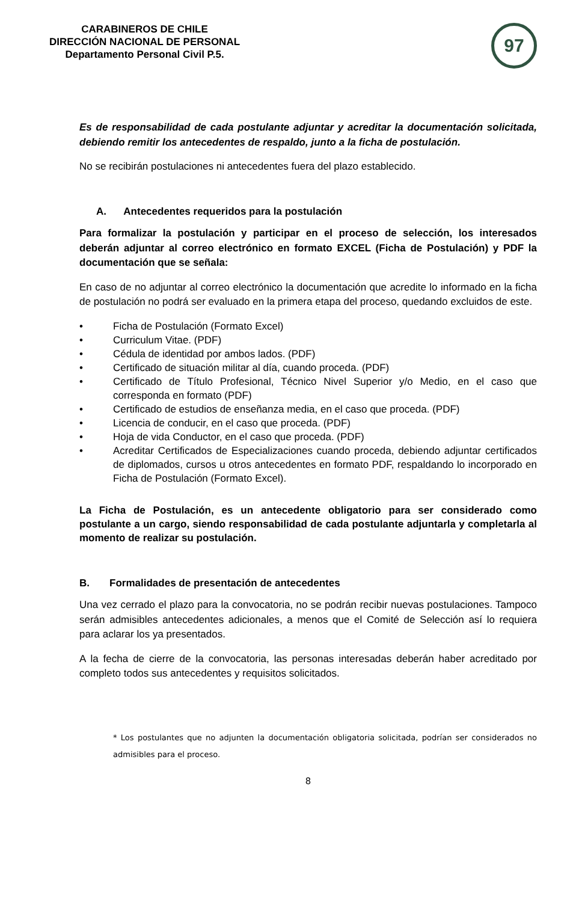CARABINEROS DE CHILE
DIRECCIÓN NACIONAL DE PERSONAL
Departamento Personal Civil P.5.
97
Es de responsabilidad de cada postulante adjuntar y acreditar la documentación solicitada, debiendo remitir los antecedentes de respaldo, junto a la ficha de postulación.
No se recibirán postulaciones ni antecedentes fuera del plazo establecido.
A. Antecedentes requeridos para la postulación
Para formalizar la postulación y participar en el proceso de selección, los interesados deberán adjuntar al correo electrónico en formato EXCEL (Ficha de Postulación) y PDF la documentación que se señala:
En caso de no adjuntar al correo electrónico la documentación que acredite lo informado en la ficha de postulación no podrá ser evaluado en la primera etapa del proceso, quedando excluidos de este.
• Ficha de Postulación (Formato Excel)
• Curriculum Vitae. (PDF)
• Cédula de identidad por ambos lados. (PDF)
• Certificado de situación militar al día, cuando proceda. (PDF)
• Certificado de Título Profesional, Técnico Nivel Superior y/o Medio, en el caso que corresponda en formato (PDF)
• Certificado de estudios de enseñanza media, en el caso que proceda. (PDF)
• Licencia de conducir, en el caso que proceda. (PDF)
• Hoja de vida Conductor, en el caso que proceda. (PDF)
• Acreditar Certificados de Especializaciones cuando proceda, debiendo adjuntar certificados de diplomados, cursos u otros antecedentes en formato PDF, respaldando lo incorporado en Ficha de Postulación (Formato Excel).
La Ficha de Postulación, es un antecedente obligatorio para ser considerado como postulante a un cargo, siendo responsabilidad de cada postulante adjuntarla y completarla al momento de realizar su postulación.
B. Formalidades de presentación de antecedentes
Una vez cerrado el plazo para la convocatoria, no se podrán recibir nuevas postulaciones. Tampoco serán admisibles antecedentes adicionales, a menos que el Comité de Selección así lo requiera para aclarar los ya presentados.
A la fecha de cierre de la convocatoria, las personas interesadas deberán haber acreditado por completo todos sus antecedentes y requisitos solicitados.
* Los postulantes que no adjunten la documentación obligatoria solicitada, podrían ser considerados no admisibles para el proceso.
8